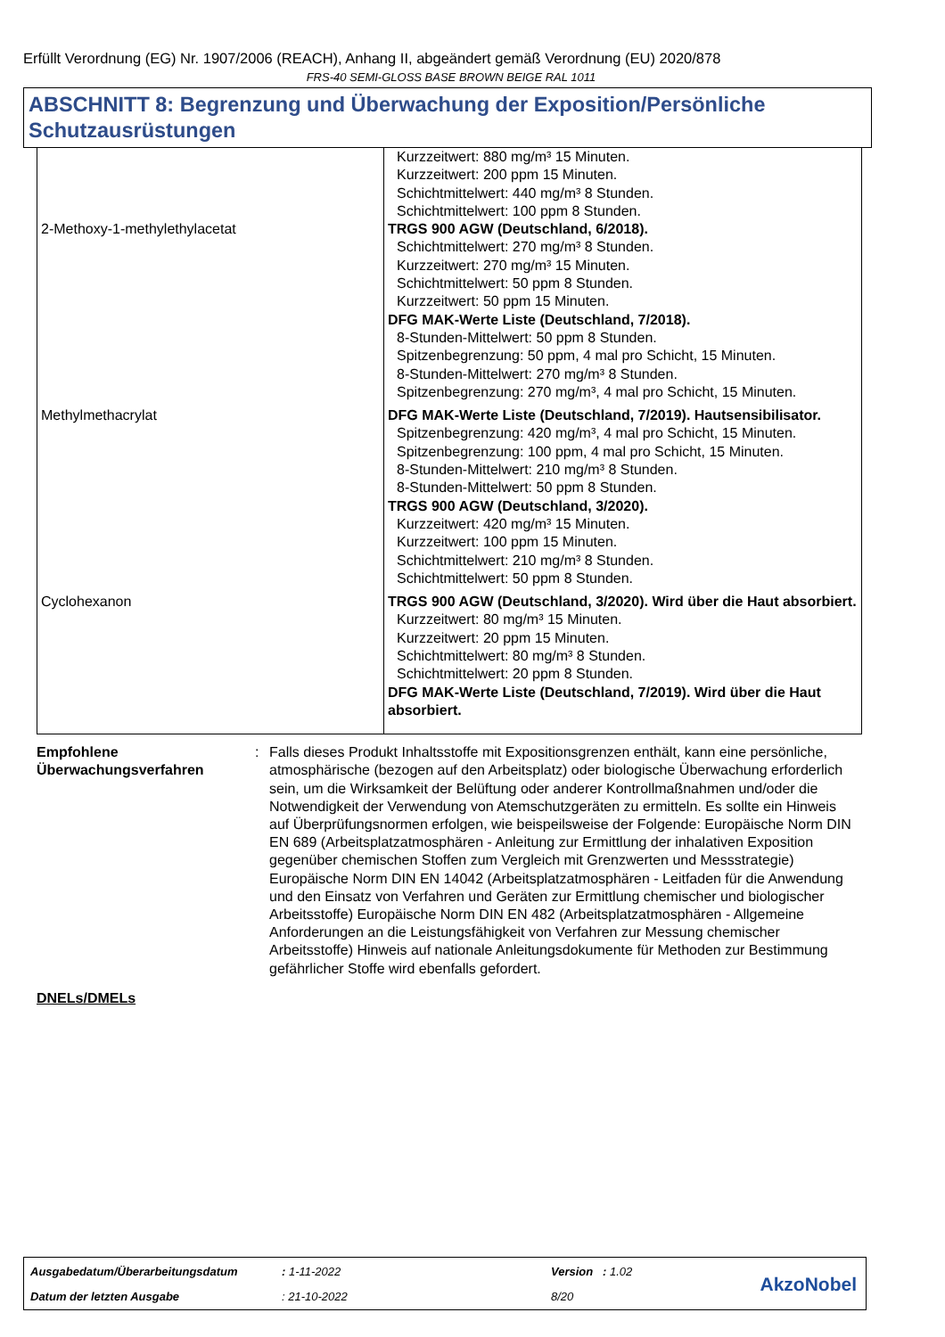Erfüllt Verordnung (EG) Nr. 1907/2006 (REACH), Anhang II, abgeändert gemäß Verordnung (EU) 2020/878
FRS-40 SEMI-GLOSS BASE BROWN BEIGE RAL 1011
ABSCHNITT 8: Begrenzung und Überwachung der Exposition/Persönliche Schutzausrüstungen
| | Kurzzeitwert: 880 mg/m³ 15 Minuten. Kurzzeitwert: 200 ppm 15 Minuten. Schichtmittelwert: 440 mg/m³ 8 Stunden. Schichtmittelwert: 100 ppm 8 Stunden. |
| 2-Methoxy-1-methylethylacetat | TRGS 900 AGW (Deutschland, 6/2018). Schichtmittelwert: 270 mg/m³ 8 Stunden. Kurzzeitwert: 270 mg/m³ 15 Minuten. Schichtmittelwert: 50 ppm 8 Stunden. Kurzzeitwert: 50 ppm 15 Minuten. DFG MAK-Werte Liste (Deutschland, 7/2018). 8-Stunden-Mittelwert: 50 ppm 8 Stunden. Spitzenbegrenzung: 50 ppm, 4 mal pro Schicht, 15 Minuten. 8-Stunden-Mittelwert: 270 mg/m³ 8 Stunden. Spitzenbegrenzung: 270 mg/m³, 4 mal pro Schicht, 15 Minuten. |
| Methylmethacrylat | DFG MAK-Werte Liste (Deutschland, 7/2019). Hautsensibilisator. Spitzenbegrenzung: 420 mg/m³, 4 mal pro Schicht, 15 Minuten. Spitzenbegrenzung: 100 ppm, 4 mal pro Schicht, 15 Minuten. 8-Stunden-Mittelwert: 210 mg/m³ 8 Stunden. 8-Stunden-Mittelwert: 50 ppm 8 Stunden. TRGS 900 AGW (Deutschland, 3/2020). Kurzzeitwert: 420 mg/m³ 15 Minuten. Kurzzeitwert: 100 ppm 15 Minuten. Schichtmittelwert: 210 mg/m³ 8 Stunden. Schichtmittelwert: 50 ppm 8 Stunden. |
| Cyclohexanon | TRGS 900 AGW (Deutschland, 3/2020). Wird über die Haut absorbiert. Kurzzeitwert: 80 mg/m³ 15 Minuten. Kurzzeitwert: 20 ppm 15 Minuten. Schichtmittelwert: 80 mg/m³ 8 Stunden. Schichtmittelwert: 20 ppm 8 Stunden. DFG MAK-Werte Liste (Deutschland, 7/2019). Wird über die Haut absorbiert. |
Empfohlene Überwachungsverfahren
: Falls dieses Produkt Inhaltsstoffe mit Expositionsgrenzen enthält, kann eine persönliche, atmosphärische (bezogen auf den Arbeitsplatz) oder biologische Überwachung erforderlich sein, um die Wirksamkeit der Belüftung oder anderer Kontrollmaßnahmen und/oder die Notwendigkeit der Verwendung von Atemschutzgeräten zu ermitteln. Es sollte ein Hinweis auf Überprüfungsnormen erfolgen, wie beispeilsweise der Folgende: Europäische Norm DIN EN 689 (Arbeitsplatzatmosphären - Anleitung zur Ermittlung der inhalativen Exposition gegenüber chemischen Stoffen zum Vergleich mit Grenzwerten und Messstrategie) Europäische Norm DIN EN 14042 (Arbeitsplatzatmosphären - Leitfaden für die Anwendung und den Einsatz von Verfahren und Geräten zur Ermittlung chemischer und biologischer Arbeitsstoffe) Europäische Norm DIN EN 482 (Arbeitsplatzatmosphären - Allgemeine Anforderungen an die Leistungsfähigkeit von Verfahren zur Messung chemischer Arbeitsstoffe) Hinweis auf nationale Anleitungsdokumente für Methoden zur Bestimmung gefährlicher Stoffe wird ebenfalls gefordert.
DNELs/DMELs
| Ausgabedatum/Überarbeitungsdatum | : 1-11-2022 | Version : 1.02 |
| Datum der letzten Ausgabe | : 21-10-2022 | 8/20 |
AkzoNobel